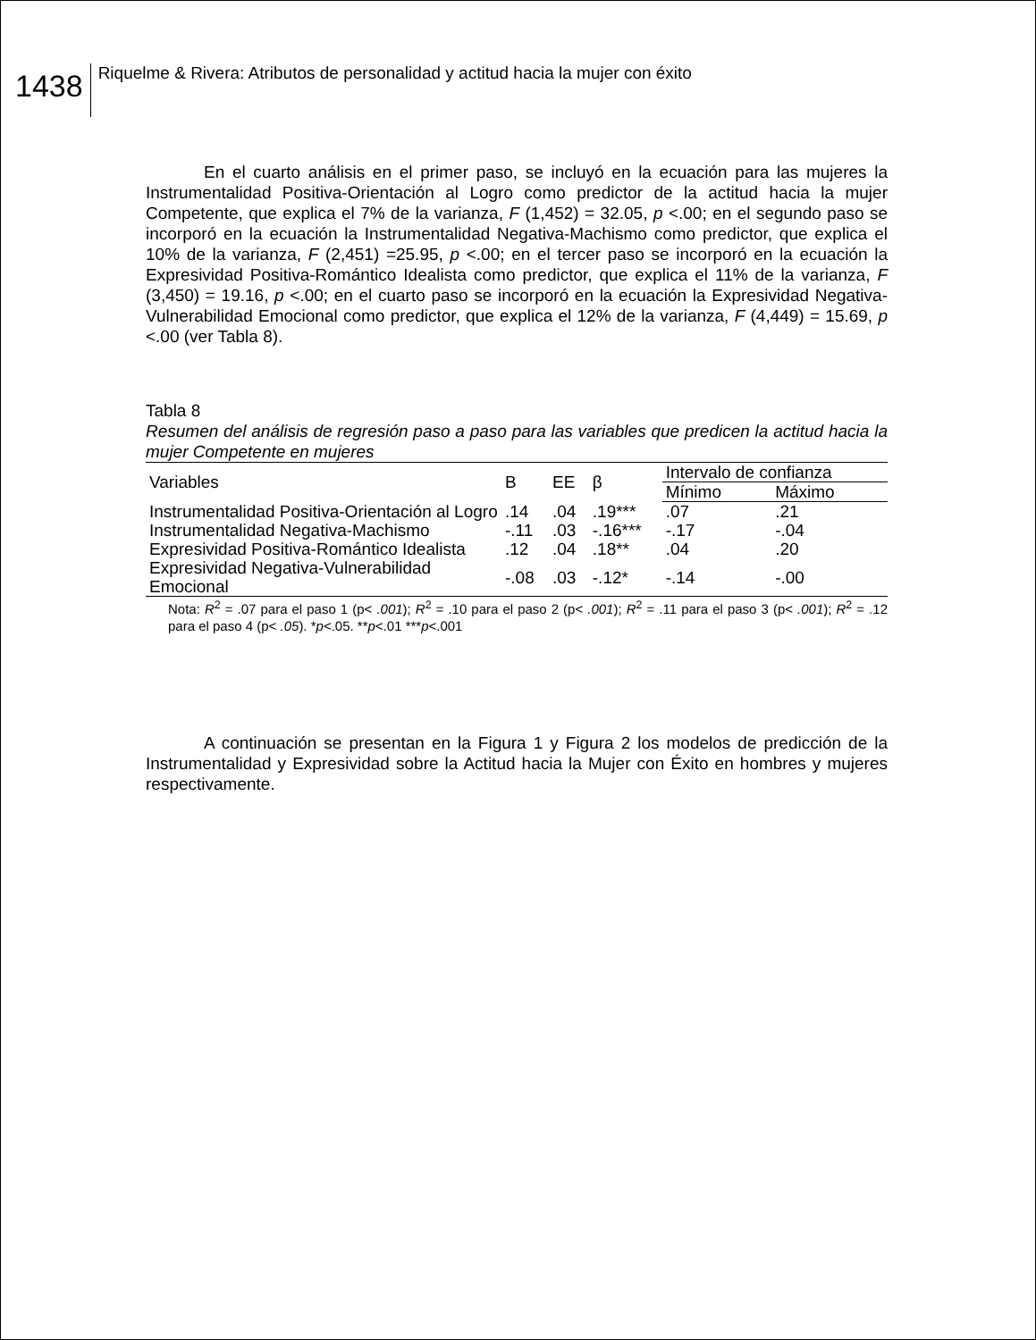1438
Riquelme & Rivera: Atributos de personalidad y actitud hacia la mujer con éxito
En el cuarto análisis en el primer paso, se incluyó en la ecuación para las mujeres la Instrumentalidad Positiva-Orientación al Logro como predictor de la actitud hacia la mujer Competente, que explica el 7% de la varianza, F (1,452) = 32.05, p <.00; en el segundo paso se incorporó en la ecuación la Instrumentalidad Negativa-Machismo como predictor, que explica el 10% de la varianza, F (2,451) =25.95, p <.00; en el tercer paso se incorporó en la ecuación la Expresividad Positiva-Romántico Idealista como predictor, que explica el 11% de la varianza, F (3,450) = 19.16, p <.00; en el cuarto paso se incorporó en la ecuación la Expresividad Negativa-Vulnerabilidad Emocional como predictor, que explica el 12% de la varianza, F (4,449) = 15.69, p <.00 (ver Tabla 8).
Tabla 8
Resumen del análisis de regresión paso a paso para las variables que predicen la actitud hacia la mujer Competente en mujeres
| Variables | B | EE | β | Intervalo de confianza | |
| --- | --- | --- | --- | --- | --- |
| | | | | Mínimo | Máximo |
| Instrumentalidad Positiva-Orientación al Logro | .14 | .04 | .19*** | .07 | .21 |
| Instrumentalidad Negativa-Machismo | -.11 | .03 | -.16*** | -.17 | -.04 |
| Expresividad Positiva-Romántico Idealista | .12 | .04 | .18** | .04 | .20 |
| Expresividad Negativa-Vulnerabilidad Emocional | -.08 | .03 | -.12* | -.14 | -.00 |
Nota: R<sup>2</sup> = .07 para el paso 1 (p< .001); R<sup>2</sup> = .10 para el paso 2 (p< .001); R<sup>2</sup> = .11 para el paso 3 (p< .001); R<sup>2</sup> = .12 para el paso 4 (p< .05). *p<.05. **p<.01 ***p<.001
A continuación se presentan en la Figura 1 y Figura 2 los modelos de predicción de la Instrumentalidad y Expresividad sobre la Actitud hacia la Mujer con Éxito en hombres y mujeres respectivamente.